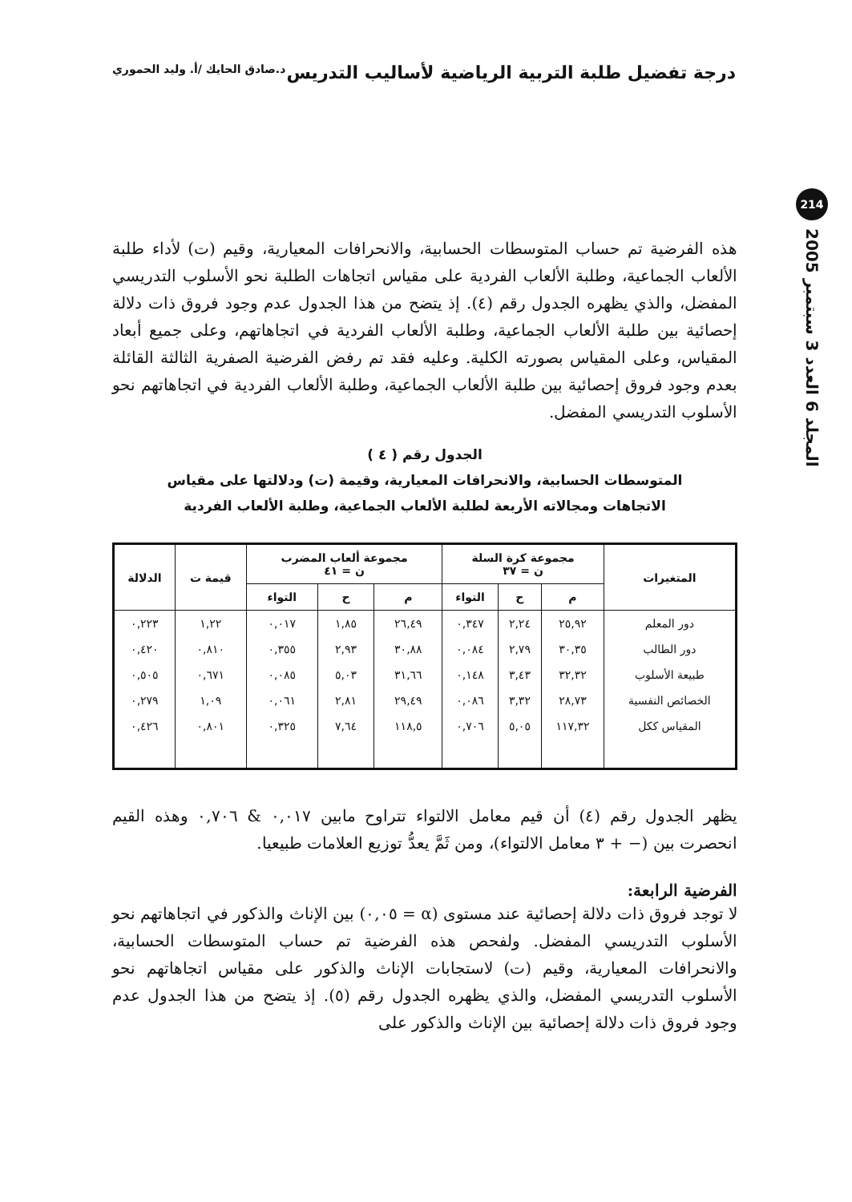درجة تفضيل طلبة التربية الرياضية لأساليب التدريس
د.صادق الحايك /أ. وليد الحموري
214
المجلد 6 العدد 3 سبتمبر 2005
هذه الفرضية تم حساب المتوسطات الحسابية، والانحرافات المعيارية، وقيم (ت) لأداء طلبة الألعاب الجماعية، وطلبة الألعاب الفردية على مقياس اتجاهات الطلبة نحو الأسلوب التدريسي المفضل، والذي يظهره الجدول رقم (٤). إذ يتضح من هذا الجدول عدم وجود فروق ذات دلالة إحصائية بين طلبة الألعاب الجماعية، وطلبة الألعاب الفردية في اتجاهاتهم، وعلى جميع أبعاد المقياس، وعلى المقياس بصورته الكلية. وعليه فقد تم رفض الفرضية الصفرية الثالثة القائلة بعدم وجود فروق إحصائية بين طلبة الألعاب الجماعية، وطلبة الألعاب الفردية في اتجاهاتهم نحو الأسلوب التدريسي المفضل.
الجدول رقم ( ٤ )
المتوسطات الحسابية، والانحرافات المعيارية، وقيمة (ت) ودلالتها على مقياس
الاتجاهات ومجالاته الأربعة لطلبة الألعاب الجماعية، وطلبة الألعاب الفردية
| المتغيرات | مجموعة كرة السلة ن = ٣٧ | | | مجموعة ألعاب المضرب ن = ٤١ | | | قيمة ت | الدلالة |
| --- | --- | --- | --- | --- | --- | --- | --- | --- |
| | م | ح | التواء | م | ح | التواء | | |
| دور المعلم | ٢٥,٩٢ | ٢,٢٤ | ٠,٣٤٧ | ٢٦,٤٩ | ١,٨٥ | ٠,٠١٧ | ١,٢٢ | ٠,٢٢٣ |
| دور الطالب | ٣٠,٣٥ | ٢,٧٩ | ٠,٠٨٤ | ٣٠,٨٨ | ٢,٩٣ | ٠,٣٥٥ | ٠,٨١٠ | ٠,٤٢٠ |
| طبيعة الأسلوب | ٣٢,٣٢ | ٣,٤٣ | ٠,١٤٨ | ٣١,٦٦ | ٥,٠٣ | ٠,٠٨٥ | ٠,٦٧١ | ٠,٥٠٥ |
| الخصائص النفسية | ٢٨,٧٣ | ٣,٣٢ | ٠,٠٨٦ | ٢٩,٤٩ | ٢,٨١ | ٠,٠٦١ | ١,٠٩ | ٠,٢٧٩ |
| المقياس ككل | ١١٧,٣٢ | ٥,٠٥ | ٠,٧٠٦ | ١١٨,٥ | ٧,٦٤ | ٠,٣٢٥ | ٠,٨٠١ | ٠,٤٢٦ |
يظهر الجدول رقم (٤) أن قيم معامل الالتواء تتراوح مابين ٠,٠١٧ & ٠,٧٠٦ وهذه القيم انحصرت بين (− + ٣ معامل الالتواء)، ومن ثَمَّ يعدُّ توزيع العلامات طبيعيا.
الفرضية الرابعة:
لا توجد فروق ذات دلالة إحصائية عند مستوى (α = ٠,٠٥) بين الإناث والذكور في اتجاهاتهم نحو الأسلوب التدريسي المفضل. ولفحص هذه الفرضية تم حساب المتوسطات الحسابية، والانحرافات المعيارية، وقيم (ت) لاستجابات الإناث والذكور على مقياس اتجاهاتهم نحو الأسلوب التدريسي المفضل، والذي يظهره الجدول رقم (٥). إذ يتضح من هذا الجدول عدم وجود فروق ذات دلالة إحصائية بين الإناث والذكور على